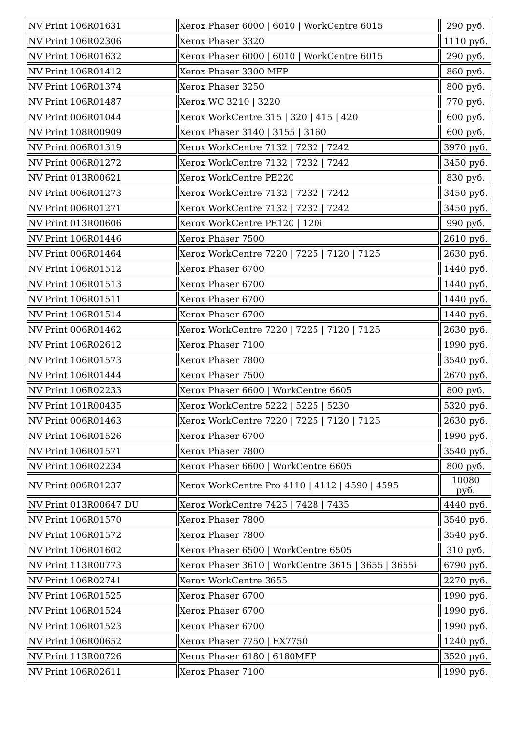| NV Print 106R01631 | Xerox Phaser 6000 / 6010 / WorkCentre 6015 | 290 руб. |
| NV Print 106R02306 | Xerox Phaser 3320 | 1110 руб. |
| NV Print 106R01632 | Xerox Phaser 6000 / 6010 / WorkCentre 6015 | 290 руб. |
| NV Print 106R01412 | Xerox Phaser 3300 MFP | 860 руб. |
| NV Print 106R01374 | Xerox Phaser 3250 | 800 руб. |
| NV Print 106R01487 | Xerox WC 3210 / 3220 | 770 руб. |
| NV Print 006R01044 | Xerox WorkCentre 315 / 320 / 415 / 420 | 600 руб. |
| NV Print 108R00909 | Xerox Phaser 3140 / 3155 / 3160 | 600 руб. |
| NV Print 006R01319 | Xerox WorkCentre 7132 / 7232 / 7242 | 3970 руб. |
| NV Print 006R01272 | Xerox WorkCentre 7132 / 7232 / 7242 | 3450 руб. |
| NV Print 013R00621 | Xerox WorkCentre PE220 | 830 руб. |
| NV Print 006R01273 | Xerox WorkCentre 7132 / 7232 / 7242 | 3450 руб. |
| NV Print 006R01271 | Xerox WorkCentre 7132 / 7232 / 7242 | 3450 руб. |
| NV Print 013R00606 | Xerox WorkCentre PE120 / 120i | 990 руб. |
| NV Print 106R01446 | Xerox Phaser 7500 | 2610 руб. |
| NV Print 006R01464 | Xerox WorkCentre 7220 / 7225 / 7120 / 7125 | 2630 руб. |
| NV Print 106R01512 | Xerox Phaser 6700 | 1440 руб. |
| NV Print 106R01513 | Xerox Phaser 6700 | 1440 руб. |
| NV Print 106R01511 | Xerox Phaser 6700 | 1440 руб. |
| NV Print 106R01514 | Xerox Phaser 6700 | 1440 руб. |
| NV Print 006R01462 | Xerox WorkCentre 7220 / 7225 / 7120 / 7125 | 2630 руб. |
| NV Print 106R02612 | Xerox Phaser 7100 | 1990 руб. |
| NV Print 106R01573 | Xerox Phaser 7800 | 3540 руб. |
| NV Print 106R01444 | Xerox Phaser 7500 | 2670 руб. |
| NV Print 106R02233 | Xerox Phaser 6600 / WorkCentre 6605 | 800 руб. |
| NV Print 101R00435 | Xerox WorkCentre 5222 / 5225 / 5230 | 5320 руб. |
| NV Print 006R01463 | Xerox WorkCentre 7220 / 7225 / 7120 / 7125 | 2630 руб. |
| NV Print 106R01526 | Xerox Phaser 6700 | 1990 руб. |
| NV Print 106R01571 | Xerox Phaser 7800 | 3540 руб. |
| NV Print 106R02234 | Xerox Phaser 6600 / WorkCentre 6605 | 800 руб. |
| NV Print 006R01237 | Xerox WorkCentre Pro 4110 / 4112 / 4590 / 4595 | 10080 руб. |
| NV Print 013R00647 DU | Xerox WorkCentre 7425 / 7428 / 7435 | 4440 руб. |
| NV Print 106R01570 | Xerox Phaser 7800 | 3540 руб. |
| NV Print 106R01572 | Xerox Phaser 7800 | 3540 руб. |
| NV Print 106R01602 | Xerox Phaser 6500 / WorkCentre 6505 | 310 руб. |
| NV Print 113R00773 | Xerox Phaser 3610 / WorkCentre 3615 / 3655 / 3655i | 6790 руб. |
| NV Print 106R02741 | Xerox WorkCentre 3655 | 2270 руб. |
| NV Print 106R01525 | Xerox Phaser 6700 | 1990 руб. |
| NV Print 106R01524 | Xerox Phaser 6700 | 1990 руб. |
| NV Print 106R01523 | Xerox Phaser 6700 | 1990 руб. |
| NV Print 106R00652 | Xerox Phaser 7750 / EX7750 | 1240 руб. |
| NV Print 113R00726 | Xerox Phaser 6180 / 6180MFP | 3520 руб. |
| NV Print 106R02611 | Xerox Phaser 7100 | 1990 руб. |